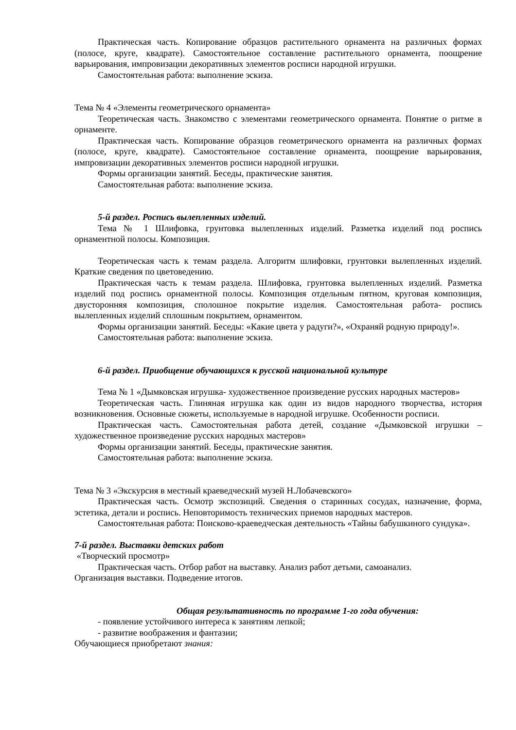Практическая часть. Копирование образцов растительного орнамента на различных формах (полосе, круге, квадрате). Самостоятельное составление растительного орнамента, поощрение варьирования, импровизации декоративных элементов росписи народной игрушки.
Самостоятельная работа: выполнение эскиза.
Тема № 4 «Элементы геометрического орнамента»
Теоретическая часть. Знакомство с элементами геометрического орнамента. Понятие о ритме в орнаменте.
Практическая часть. Копирование образцов геометрического орнамента на различных формах (полосе, круге, квадрате). Самостоятельное составление орнамента, поощрение варьирования, импровизации декоративных элементов росписи народной игрушки.
Формы организации занятий. Беседы, практические занятия.
Самостоятельная работа: выполнение эскиза.
5-й раздел. Роспись вылепленных изделий.
Тема № 1 Шлифовка, грунтовка вылепленных изделий. Разметка изделий под роспись орнаментной полосы. Композиция.
Теоретическая часть к темам раздела. Алгоритм шлифовки, грунтовки вылепленных изделий. Краткие сведения по цветоведению.
Практическая часть к темам раздела. Шлифовка, грунтовка вылепленных изделий. Разметка изделий под роспись орнаментной полосы. Композиция отдельным пятном, круговая композиция, двусторонняя композиция, сполошное покрытие изделия. Самостоятельная работа- роспись вылепленных изделий сплошным покрытием, орнаментом.
Формы организации занятий. Беседы: «Какие цвета у радуги?», «Охраняй родную природу!».
Самостоятельная работа: выполнение эскиза.
6-й раздел. Приобщение обучающихся к русской национальной культуре
Тема № 1 «Дымковская игрушка- художественное произведение русских народных мастеров»
Теоретическая часть. Глиняная игрушка как один из видов народного творчества, история возникновения. Основные сюжеты, используемые в народной игрушке. Особенности росписи.
Практическая часть. Самостоятельная работа детей, создание «Дымковской игрушки – художественное произведение русских народных мастеров»
Формы организации занятий. Беседы, практические занятия.
Самостоятельная работа: выполнение эскиза.
Тема № 3 «Экскурсия в местный краеведческий музей Н.Лобачевского»
Практическая часть. Осмотр экспозиций. Сведения о старинных сосудах, назначение, форма, эстетика, детали и роспись. Неповторимость технических приемов народных мастеров.
Самостоятельная работа: Поисково-краеведческая деятельность «Тайны бабушкиного сундука».
7-й раздел. Выставки детских работ
«Творческий просмотр»
Практическая часть. Отбор работ на выставку. Анализ работ детьми, самоанализ.
Организация выставки. Подведение итогов.
Общая результативность по программе 1-го года обучения:
- появление устойчивого интереса к занятиям лепкой;
- развитие воображения и фантазии;
Обучающиеся приобретают знания: